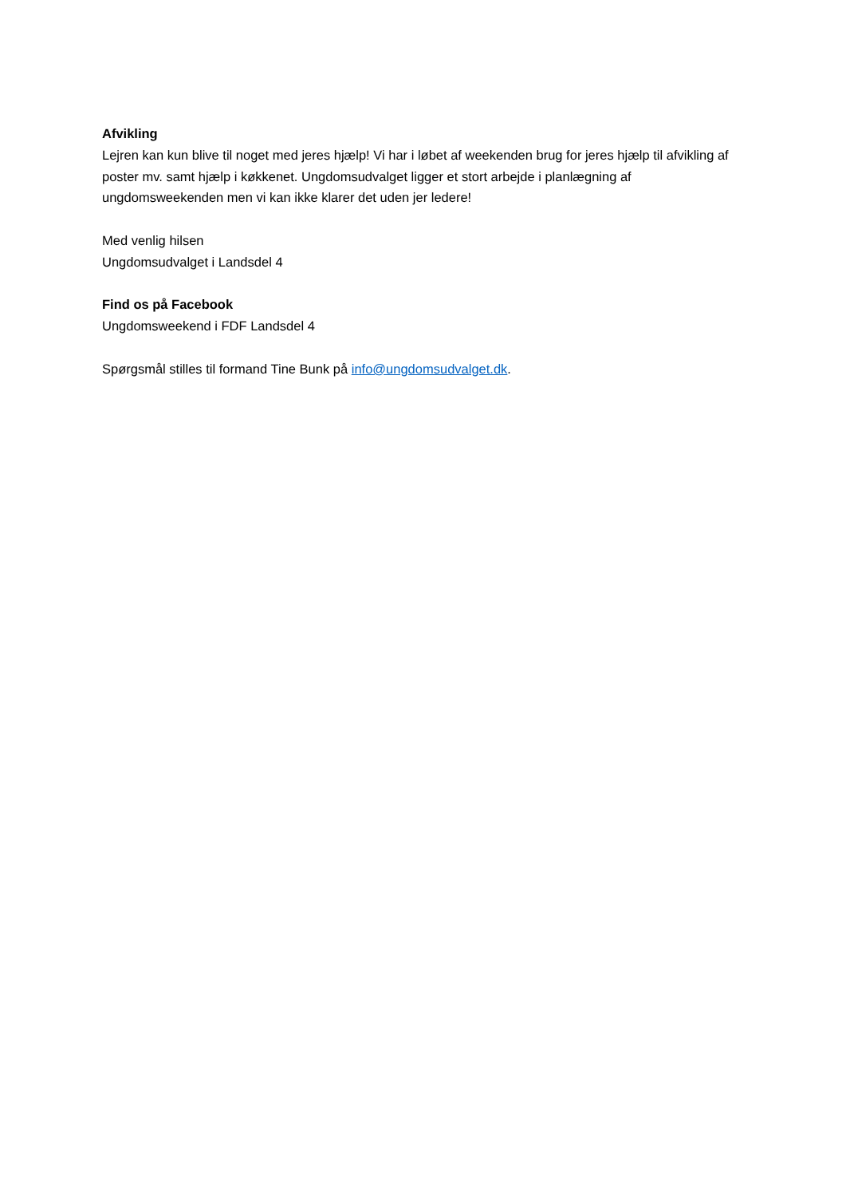Afvikling
Lejren kan kun blive til noget med jeres hjælp! Vi har i løbet af weekenden brug for jeres hjælp til afvikling af poster mv. samt hjælp i køkkenet. Ungdomsudvalget ligger et stort arbejde i planlægning af ungdomsweekenden men vi kan ikke klarer det uden jer ledere!
Med venlig hilsen
Ungdomsudvalget i Landsdel 4
Find os på Facebook
Ungdomsweekend i FDF Landsdel 4
Spørgsmål stilles til formand Tine Bunk på info@ungdomsudvalget.dk.